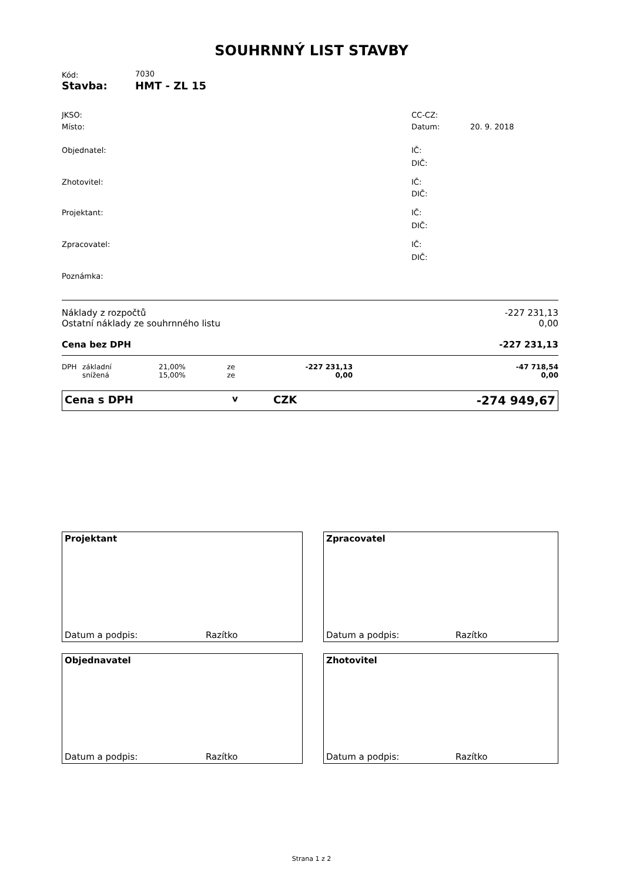SOUHRNNÝ LIST STAVBY
| Kód: | 7030 |
| Stavba: | HMT - ZL 15 |
| JKSO: | CC-CZ: | |
| Místo: | Datum: | 20. 9. 2018 |
| Objednatel: | IČ: | |
| | DIČ: | |
| Zhotovitel: | IČ: | |
| | DIČ: | |
| Projektant: | IČ: | |
| | DIČ: | |
| Zpracovatel: | IČ: | |
| | DIČ: | |
| Poznámka: | | |
| Náklady z rozpočtů | -227 231,13 |
| Ostatní náklady ze souhrnného listu | 0,00 |
| Cena bez DPH | -227 231,13 |
| DPH | základní | 21,00% | ze | -227 231,13 | -47 718,54 |
| | snížená | 15,00% | ze | 0,00 | 0,00 |
| Cena s DPH | v | CZK | -274 949,67 |
Projektant
Datum a podpis: Razítko
Zpracovatel
Datum a podpis: Razítko
Objednavatel
Datum a podpis: Razítko
Zhotovitel
Datum a podpis: Razítko
Strana 1 z 2